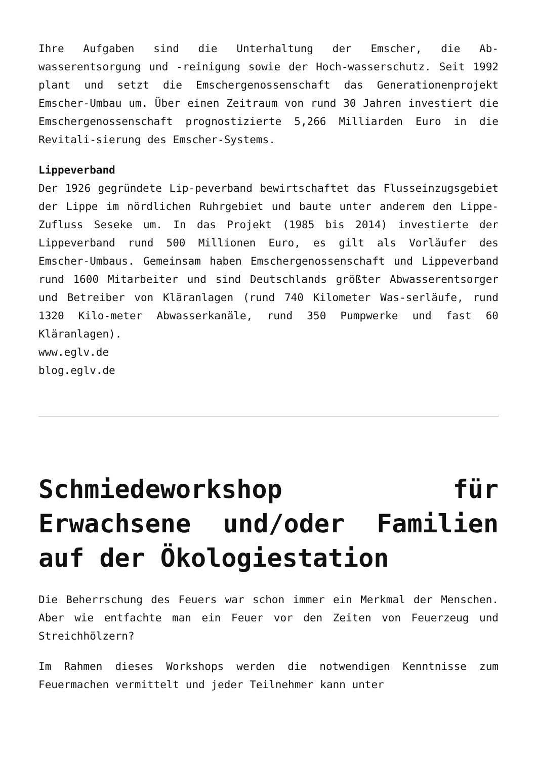Ihre Aufgaben sind die Unterhaltung der Emscher, die Ab-wasserentsorgung und -reinigung sowie der Hoch-wasserschutz. Seit 1992 plant und setzt die Emschergenossenschaft das Generationenprojekt Emscher-Umbau um. Über einen Zeitraum von rund 30 Jahren investiert die Emschergenossenschaft prognostizierte 5,266 Milliarden Euro in die Revitali-sierung des Emscher-Systems.
Lippeverband
Der 1926 gegründete Lip-peverband bewirtschaftet das Flusseinzugsgebiet der Lippe im nördlichen Ruhrgebiet und baute unter anderem den Lippe-Zufluss Seseke um. In das Projekt (1985 bis 2014) investierte der Lippeverband rund 500 Millionen Euro, es gilt als Vorläufer des Emscher-Umbaus. Gemeinsam haben Emschergenossenschaft und Lippeverband rund 1600 Mitarbeiter und sind Deutschlands größter Abwasserentsorger und Betreiber von Kläranlagen (rund 740 Kilometer Was-serläufe, rund 1320 Kilo-meter Abwasserkanäle, rund 350 Pumpwerke und fast 60 Kläranlagen).
www.eglv.de
blog.eglv.de
Schmiedeworkshop für Erwachsene und/oder Familien auf der Ökologiestation
Die Beherrschung des Feuers war schon immer ein Merkmal der Menschen. Aber wie entfachte man ein Feuer vor den Zeiten von Feuerzeug und Streichhölzern?
Im Rahmen dieses Workshops werden die notwendigen Kenntnisse zum Feuermachen vermittelt und jeder Teilnehmer kann unter